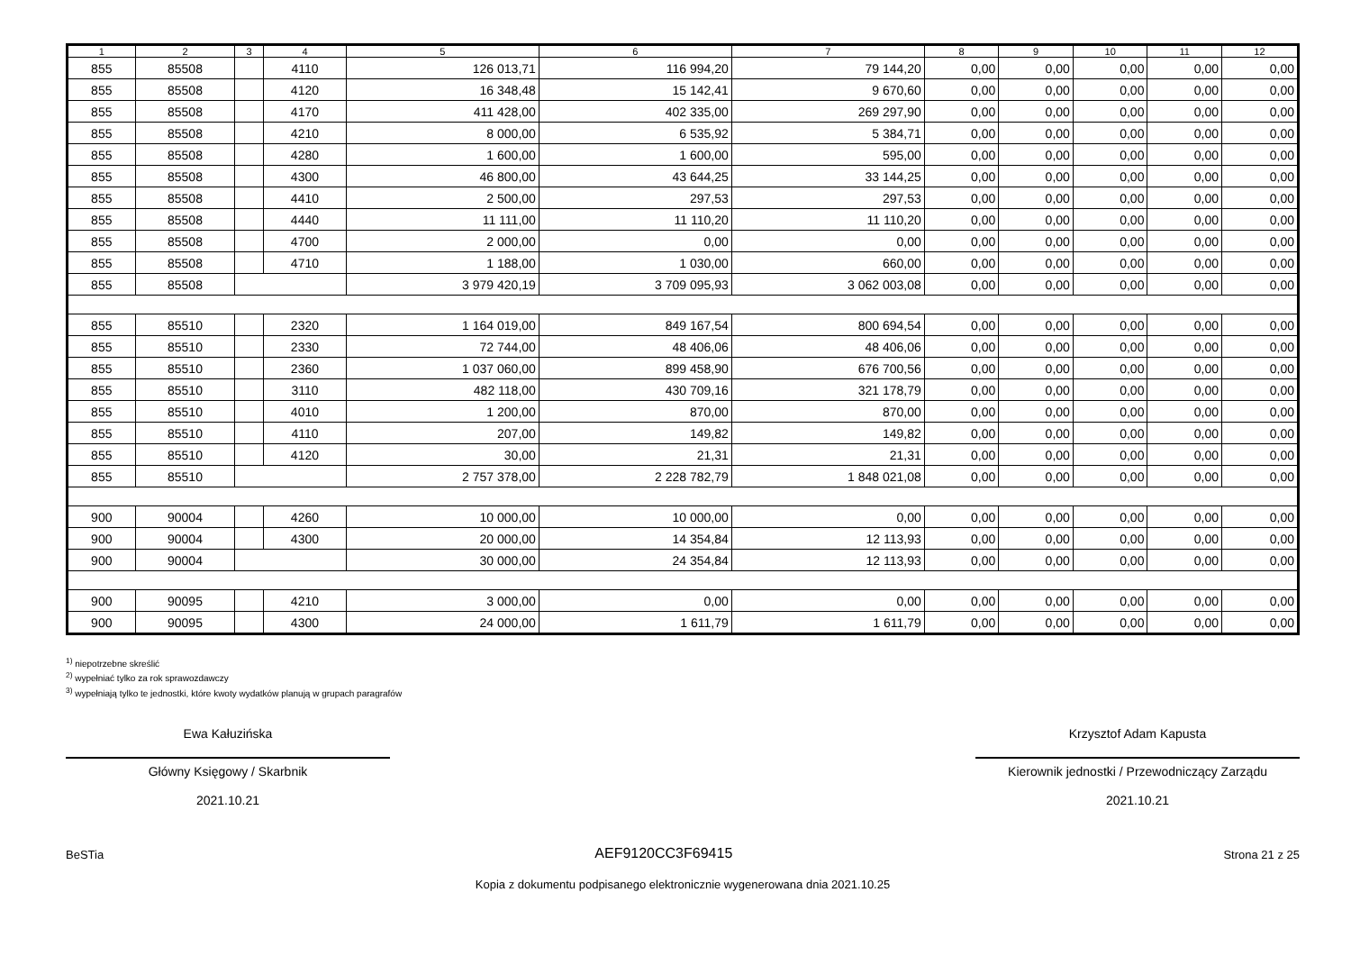| 1 | 2 | 3 | 4 | 5 | 6 | 7 | 8 | 9 | 10 | 11 | 12 |
| --- | --- | --- | --- | --- | --- | --- | --- | --- | --- | --- | --- |
| 855 | 85508 | | 4110 | 126 013,71 | 116 994,20 | 79 144,20 | 0,00 | 0,00 | 0,00 | 0,00 | 0,00 |
| 855 | 85508 | | 4120 | 16 348,48 | 15 142,41 | 9 670,60 | 0,00 | 0,00 | 0,00 | 0,00 | 0,00 |
| 855 | 85508 | | 4170 | 411 428,00 | 402 335,00 | 269 297,90 | 0,00 | 0,00 | 0,00 | 0,00 | 0,00 |
| 855 | 85508 | | 4210 | 8 000,00 | 6 535,92 | 5 384,71 | 0,00 | 0,00 | 0,00 | 0,00 | 0,00 |
| 855 | 85508 | | 4280 | 1 600,00 | 1 600,00 | 595,00 | 0,00 | 0,00 | 0,00 | 0,00 | 0,00 |
| 855 | 85508 | | 4300 | 46 800,00 | 43 644,25 | 33 144,25 | 0,00 | 0,00 | 0,00 | 0,00 | 0,00 |
| 855 | 85508 | | 4410 | 2 500,00 | 297,53 | 297,53 | 0,00 | 0,00 | 0,00 | 0,00 | 0,00 |
| 855 | 85508 | | 4440 | 11 111,00 | 11 110,20 | 11 110,20 | 0,00 | 0,00 | 0,00 | 0,00 | 0,00 |
| 855 | 85508 | | 4700 | 2 000,00 | 0,00 | 0,00 | 0,00 | 0,00 | 0,00 | 0,00 | 0,00 |
| 855 | 85508 | | 4710 | 1 188,00 | 1 030,00 | 660,00 | 0,00 | 0,00 | 0,00 | 0,00 | 0,00 |
| 855 | 85508 | | | 3 979 420,19 | 3 709 095,93 | 3 062 003,08 | 0,00 | 0,00 | 0,00 | 0,00 | 0,00 |
| 855 | 85510 | | 2320 | 1 164 019,00 | 849 167,54 | 800 694,54 | 0,00 | 0,00 | 0,00 | 0,00 | 0,00 |
| 855 | 85510 | | 2330 | 72 744,00 | 48 406,06 | 48 406,06 | 0,00 | 0,00 | 0,00 | 0,00 | 0,00 |
| 855 | 85510 | | 2360 | 1 037 060,00 | 899 458,90 | 676 700,56 | 0,00 | 0,00 | 0,00 | 0,00 | 0,00 |
| 855 | 85510 | | 3110 | 482 118,00 | 430 709,16 | 321 178,79 | 0,00 | 0,00 | 0,00 | 0,00 | 0,00 |
| 855 | 85510 | | 4010 | 1 200,00 | 870,00 | 870,00 | 0,00 | 0,00 | 0,00 | 0,00 | 0,00 |
| 855 | 85510 | | 4110 | 207,00 | 149,82 | 149,82 | 0,00 | 0,00 | 0,00 | 0,00 | 0,00 |
| 855 | 85510 | | 4120 | 30,00 | 21,31 | 21,31 | 0,00 | 0,00 | 0,00 | 0,00 | 0,00 |
| 855 | 85510 | | | 2 757 378,00 | 2 228 782,79 | 1 848 021,08 | 0,00 | 0,00 | 0,00 | 0,00 | 0,00 |
| 900 | 90004 | | 4260 | 10 000,00 | 10 000,00 | 0,00 | 0,00 | 0,00 | 0,00 | 0,00 | 0,00 |
| 900 | 90004 | | 4300 | 20 000,00 | 14 354,84 | 12 113,93 | 0,00 | 0,00 | 0,00 | 0,00 | 0,00 |
| 900 | 90004 | | | 30 000,00 | 24 354,84 | 12 113,93 | 0,00 | 0,00 | 0,00 | 0,00 | 0,00 |
| 900 | 90095 | | 4210 | 3 000,00 | 0,00 | 0,00 | 0,00 | 0,00 | 0,00 | 0,00 | 0,00 |
| 900 | 90095 | | 4300 | 24 000,00 | 1 611,79 | 1 611,79 | 0,00 | 0,00 | 0,00 | 0,00 | 0,00 |
<sup>1)</sup> niepotrzebne skreślić
<sup>2)</sup> wypełniać tylko za rok sprawozdawczy
<sup>3)</sup> wypełniają tylko te jednostki, które kwoty wydatków planują w grupach paragrafów
Ewa Kałuzińska
Główny Księgowy / Skarbnik
2021.10.21
Krzysztof Adam Kapusta
Kierownik jednostki / Przewodniczący Zarządu
2021.10.21
BeSTia AEF9120CC3F69415 Strona 21 z 25
Kopia z dokumentu podpisanego elektronicznie wygenerowana dnia 2021.10.25